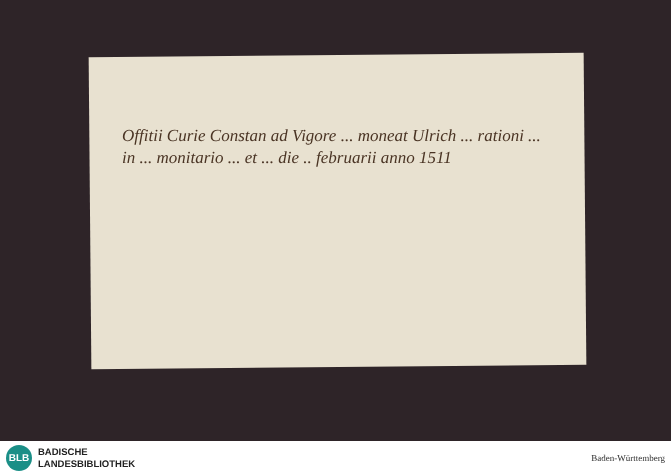Offitii Curie Constan ad Vigore ... moneat Ulrich ... rationi ... in ... monitario ... et ... die .. februarii anno 1511
BLB
BADISCHE
LANDESBIBLIOTHEK
Baden-Württemberg